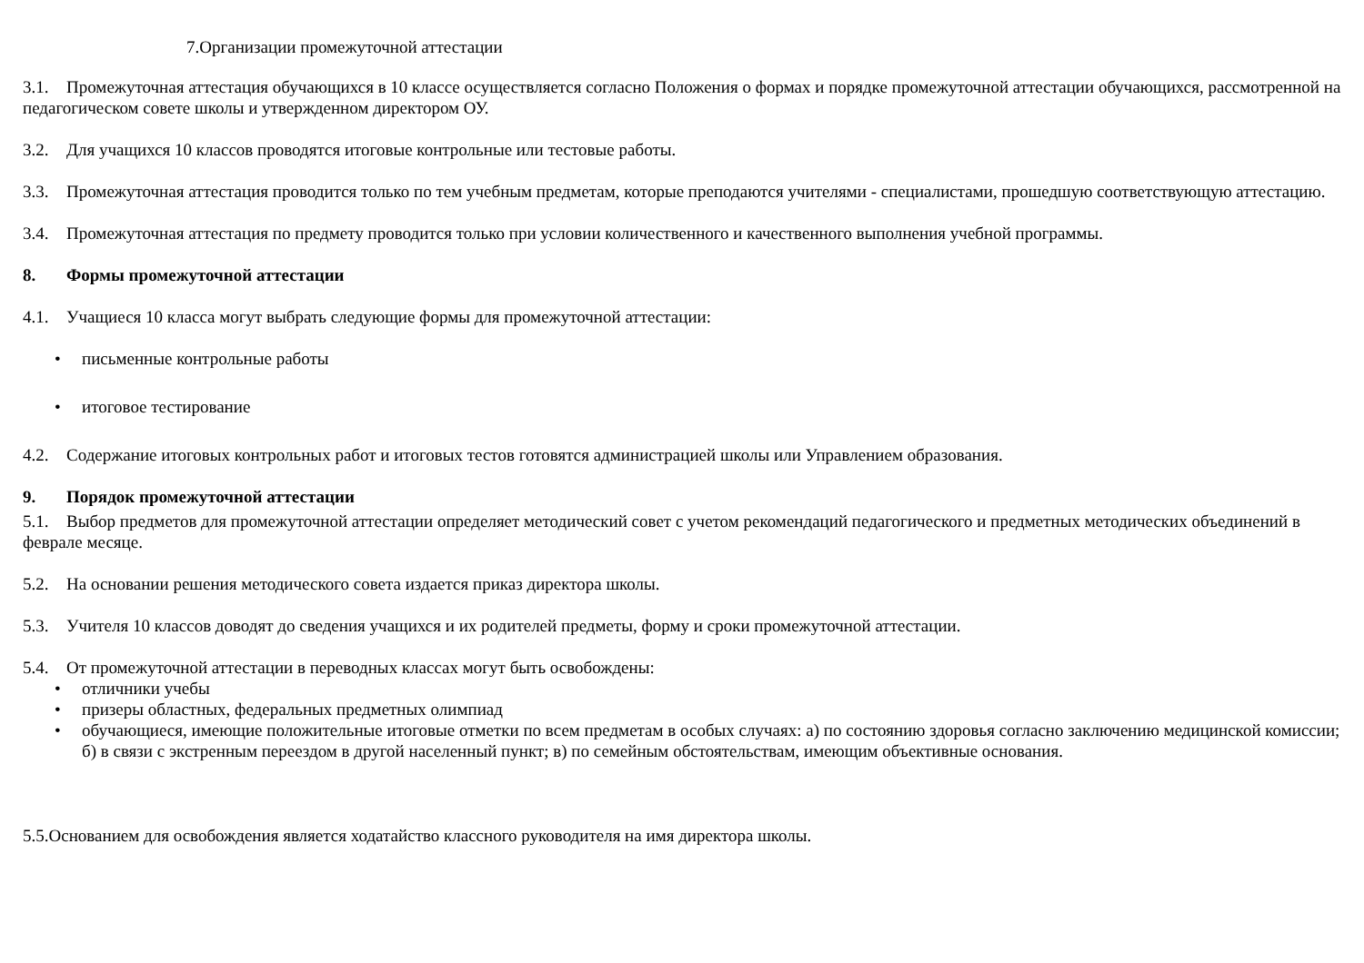7.Организации промежуточной аттестации
3.1. Промежуточная аттестация обучающихся в 10 классе осуществляется согласно Положения о формах и порядке промежуточной аттестации обучающихся, рассмотренной на педагогическом совете школы и утвержденном директором ОУ.
3.2. Для учащихся 10 классов проводятся итоговые контрольные или тестовые работы.
3.3. Промежуточная аттестация проводится только по тем учебным предметам, которые преподаются учителями - специалистами, прошедшую соответствующую аттестацию.
3.4. Промежуточная аттестация по предмету проводится только при условии количественного и качественного выполнения учебной программы.
8. Формы промежуточной аттестации
4.1. Учащиеся 10 класса могут выбрать следующие формы для промежуточной аттестации:
• письменные контрольные работы
• итоговое тестирование
4.2. Содержание итоговых контрольных работ и итоговых тестов готовятся администрацией школы или Управлением образования.
9. Порядок промежуточной аттестации
5.1. Выбор предметов для промежуточной аттестации определяет методический совет с учетом рекомендаций педагогического и предметных методических объединений в феврале месяце.
5.2. На основании решения методического совета издается приказ директора школы.
5.3. Учителя 10 классов доводят до сведения учащихся и их родителей предметы, форму и сроки промежуточной аттестации.
5.4. От промежуточной аттестации в переводных классах могут быть освобождены:
• отличники учебы
• призеры областных, федеральных предметных олимпиад
• обучающиеся, имеющие положительные итоговые отметки по всем предметам в особых случаях: а) по состоянию здоровья согласно заключению медицинской комиссии; б) в связи с экстренным переездом в другой населенный пункт; в) по семейным обстоятельствам, имеющим объективные основания.
5.5.Основанием для освобождения является ходатайство классного руководителя на имя директора школы.